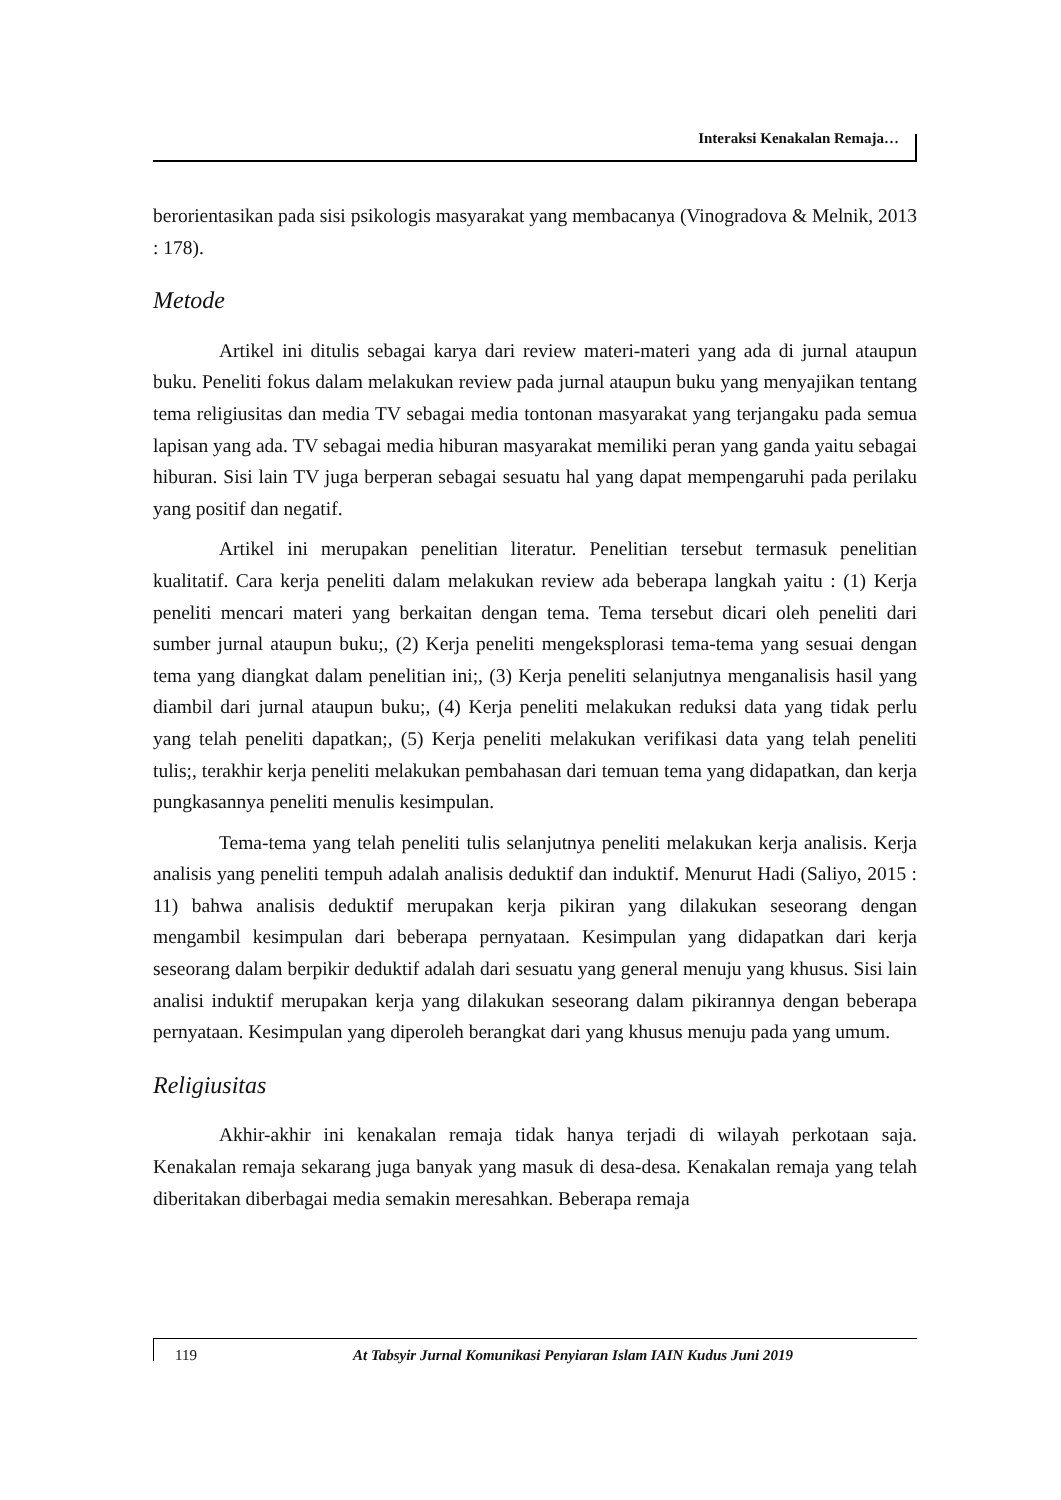Interaksi Kenakalan Remaja…
berorientasikan pada sisi psikologis masyarakat yang membacanya (Vinogradova & Melnik, 2013 : 178).
Metode
Artikel ini ditulis sebagai karya dari review materi-materi yang ada di jurnal ataupun buku. Peneliti fokus dalam melakukan review pada jurnal ataupun buku yang menyajikan tentang tema religiusitas dan media TV sebagai media tontonan masyarakat yang terjangaku pada semua lapisan yang ada. TV sebagai media hiburan masyarakat memiliki peran yang ganda yaitu sebagai hiburan. Sisi lain TV juga berperan sebagai sesuatu hal yang dapat mempengaruhi pada perilaku yang positif dan negatif.
Artikel ini merupakan penelitian literatur. Penelitian tersebut termasuk penelitian kualitatif. Cara kerja peneliti dalam melakukan review ada beberapa langkah yaitu : (1) Kerja peneliti mencari materi yang berkaitan dengan tema. Tema tersebut dicari oleh peneliti dari sumber jurnal ataupun buku;, (2) Kerja peneliti mengeksplorasi tema-tema yang sesuai dengan tema yang diangkat dalam penelitian ini;, (3) Kerja peneliti selanjutnya menganalisis hasil yang diambil dari jurnal ataupun buku;, (4) Kerja peneliti melakukan reduksi data yang tidak perlu yang telah peneliti dapatkan;, (5) Kerja peneliti melakukan verifikasi data yang telah peneliti tulis;, terakhir kerja peneliti melakukan pembahasan dari temuan tema yang didapatkan, dan kerja pungkasannya peneliti menulis kesimpulan.
Tema-tema yang telah peneliti tulis selanjutnya peneliti melakukan kerja analisis. Kerja analisis yang peneliti tempuh adalah analisis deduktif dan induktif. Menurut Hadi (Saliyo, 2015 : 11) bahwa analisis deduktif merupakan kerja pikiran yang dilakukan seseorang dengan mengambil kesimpulan dari beberapa pernyataan. Kesimpulan yang didapatkan dari kerja seseorang dalam berpikir deduktif adalah dari sesuatu yang general menuju yang khusus. Sisi lain analisi induktif merupakan kerja yang dilakukan seseorang dalam pikirannya dengan beberapa pernyataan. Kesimpulan yang diperoleh berangkat dari yang khusus menuju pada yang umum.
Religiusitas
Akhir-akhir ini kenakalan remaja tidak hanya terjadi di wilayah perkotaan saja. Kenakalan remaja sekarang juga banyak yang masuk di desa-desa. Kenakalan remaja yang telah diberitakan diberbagai media semakin meresahkan. Beberapa remaja
119 At Tabsyir Jurnal Komunikasi Penyiaran Islam IAIN Kudus Juni 2019